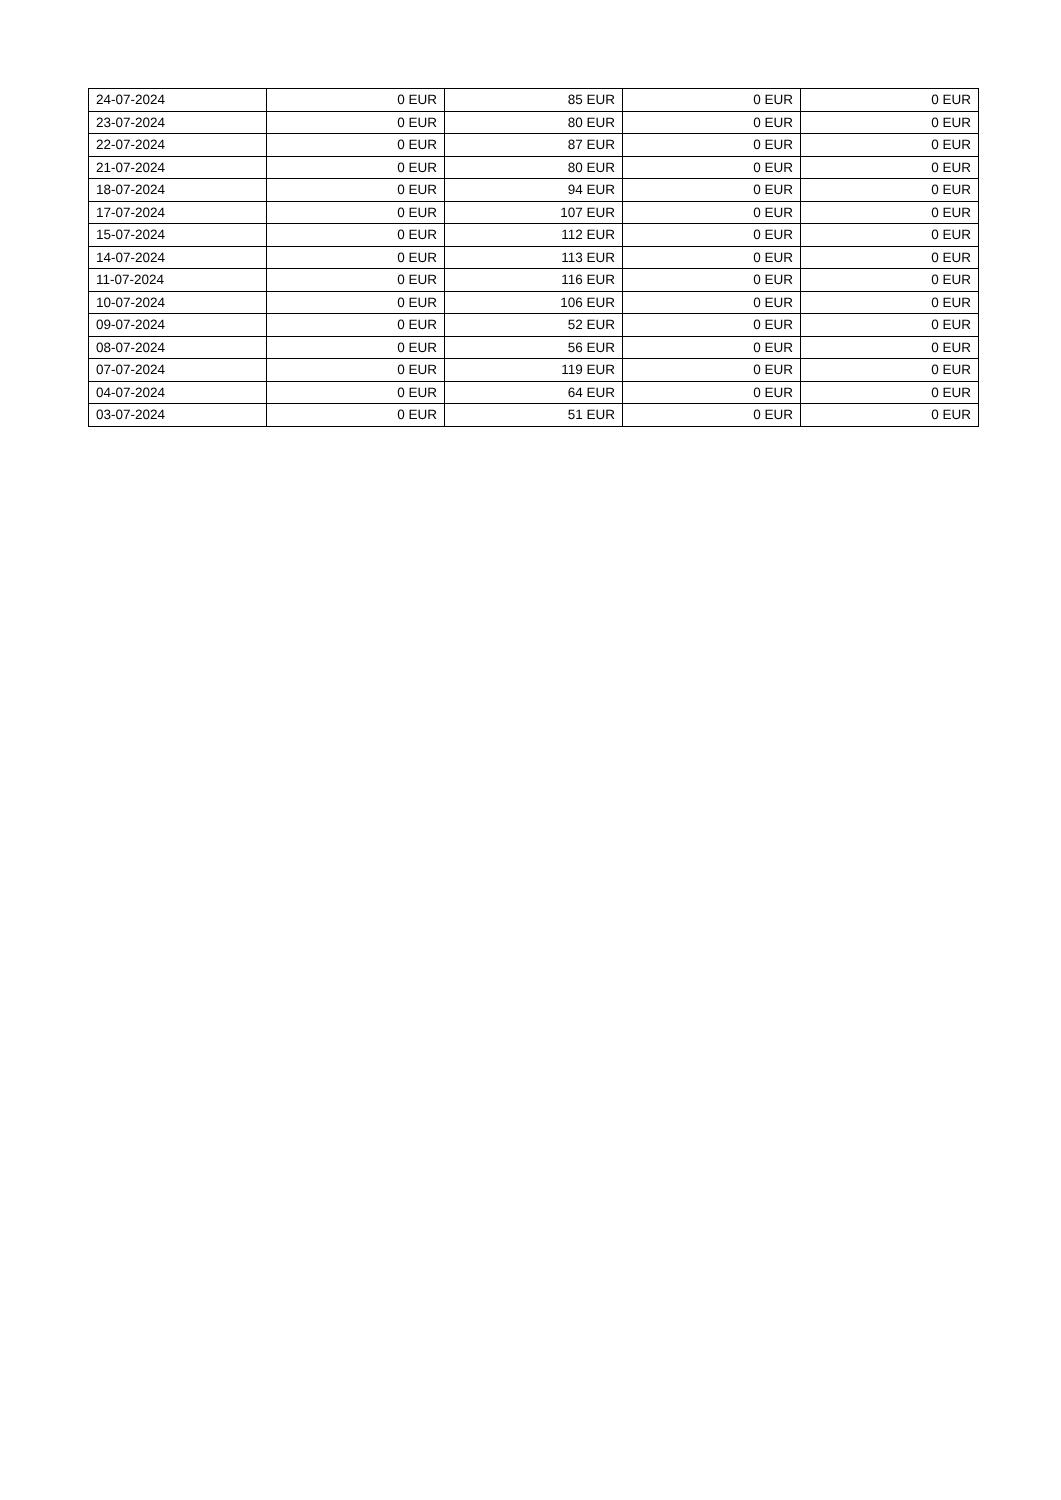| 24-07-2024 | 0 EUR | 85 EUR | 0 EUR | 0 EUR |
| 23-07-2024 | 0 EUR | 80 EUR | 0 EUR | 0 EUR |
| 22-07-2024 | 0 EUR | 87 EUR | 0 EUR | 0 EUR |
| 21-07-2024 | 0 EUR | 80 EUR | 0 EUR | 0 EUR |
| 18-07-2024 | 0 EUR | 94 EUR | 0 EUR | 0 EUR |
| 17-07-2024 | 0 EUR | 107 EUR | 0 EUR | 0 EUR |
| 15-07-2024 | 0 EUR | 112 EUR | 0 EUR | 0 EUR |
| 14-07-2024 | 0 EUR | 113 EUR | 0 EUR | 0 EUR |
| 11-07-2024 | 0 EUR | 116 EUR | 0 EUR | 0 EUR |
| 10-07-2024 | 0 EUR | 106 EUR | 0 EUR | 0 EUR |
| 09-07-2024 | 0 EUR | 52 EUR | 0 EUR | 0 EUR |
| 08-07-2024 | 0 EUR | 56 EUR | 0 EUR | 0 EUR |
| 07-07-2024 | 0 EUR | 119 EUR | 0 EUR | 0 EUR |
| 04-07-2024 | 0 EUR | 64 EUR | 0 EUR | 0 EUR |
| 03-07-2024 | 0 EUR | 51 EUR | 0 EUR | 0 EUR |